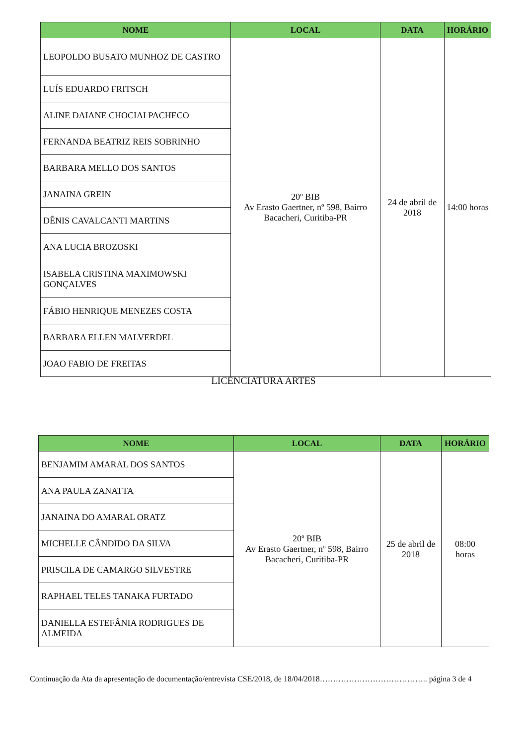| NOME | LOCAL | DATA | HORÁRIO |
| --- | --- | --- | --- |
| LEOPOLDO BUSATO MUNHOZ DE CASTRO | 20º BIB Av Erasto Gaertner, nº 598, Bairro Bacacheri, Curitiba-PR | 24 de abril de 2018 | 14:00 horas |
| LUÍS EDUARDO FRITSCH | | | |
| ALINE DAIANE CHOCIAI PACHECO | | | |
| FERNANDA BEATRIZ REIS SOBRINHO | | | |
| BARBARA MELLO DOS SANTOS | | | |
| JANAINA GREIN | | | |
| DÊNIS CAVALCANTI MARTINS | | | |
| ANA LUCIA BROZOSKI | | | |
| ISABELA CRISTINA MAXIMOWSKI GONÇALVES | | | |
| FÁBIO HENRIQUE MENEZES COSTA | | | |
| BARBARA ELLEN MALVERDEL | | | |
| JOAO FABIO DE FREITAS | | | |
LICENCIATURA ARTES
| NOME | LOCAL | DATA | HORÁRIO |
| --- | --- | --- | --- |
| BENJAMIM AMARAL DOS SANTOS | 20º BIB Av Erasto Gaertner, nº 598, Bairro Bacacheri, Curitiba-PR | 25 de abril de 2018 | 08:00 horas |
| ANA PAULA ZANATTA | | | |
| JANAINA DO AMARAL ORATZ | | | |
| MICHELLE CÂNDIDO DA SILVA | | | |
| PRISCILA DE CAMARGO SILVESTRE | | | |
| RAPHAEL TELES TANAKA FURTADO | | | |
| DANIELLA ESTEFÂNIA RODRIGUES DE ALMEIDA | | | |
Continuação da Ata da apresentação de documentação/entrevista CSE/2018, de 18/04/2018………………………………….. página 3 de 4